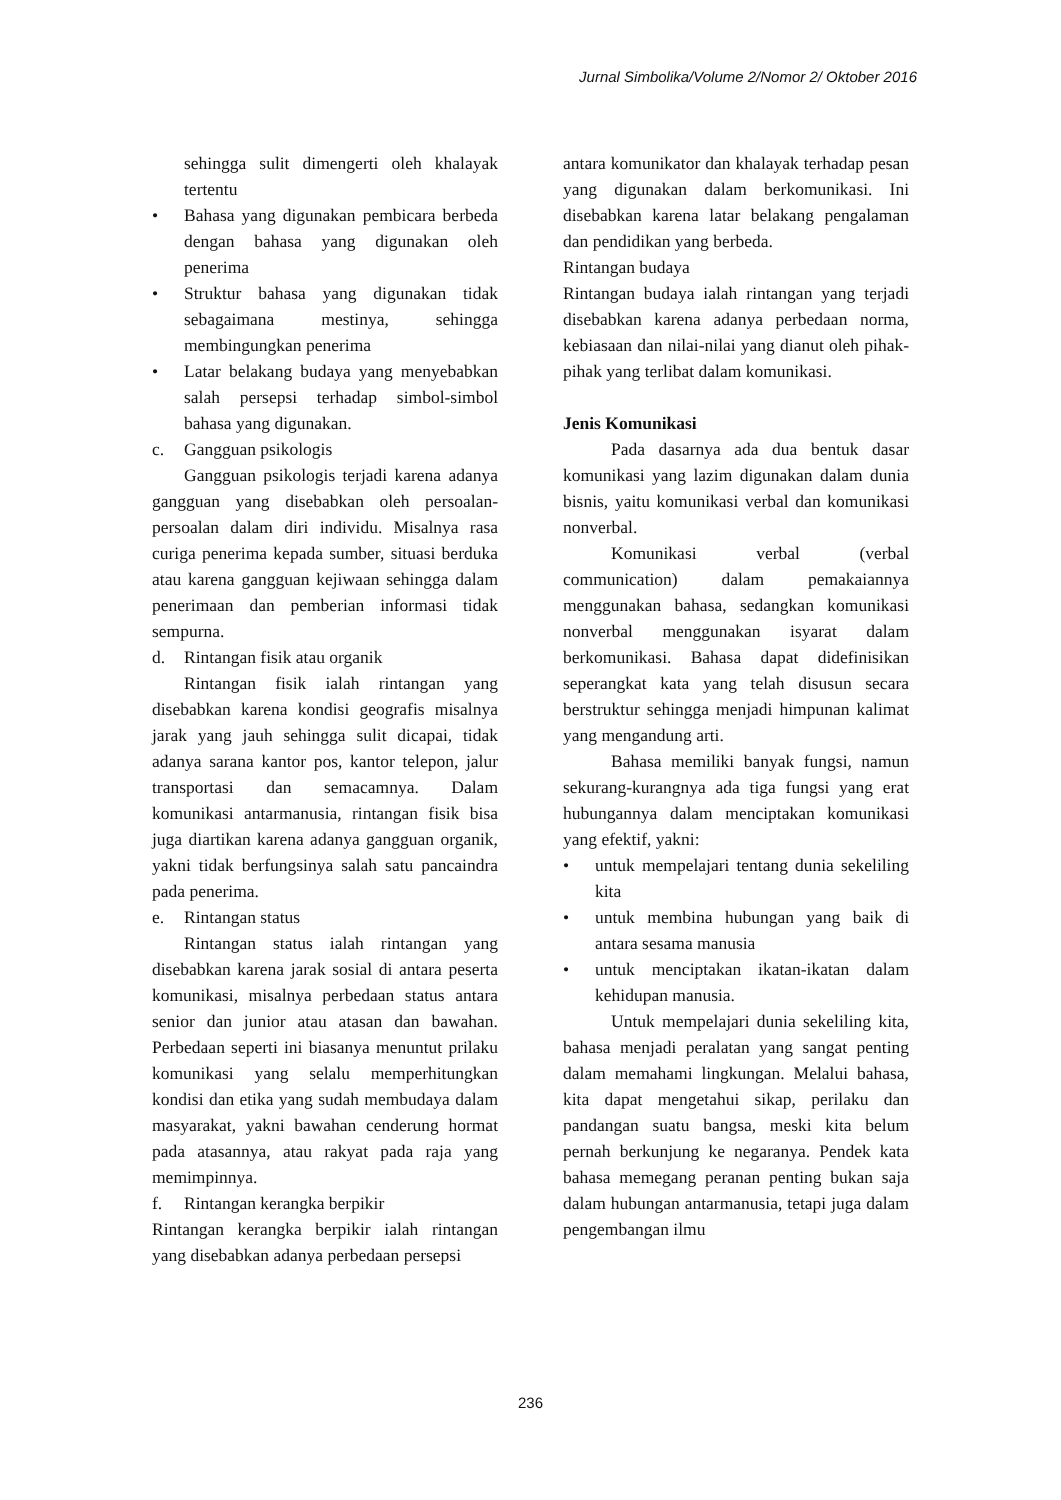Jurnal Simbolika/Volume 2/Nomor 2/ Oktober 2016
sehingga sulit dimengerti oleh khalayak tertentu
• Bahasa yang digunakan pembicara berbeda dengan bahasa yang digunakan oleh penerima
• Struktur bahasa yang digunakan tidak sebagaimana mestinya, sehingga membingungkan penerima
• Latar belakang budaya yang menyebabkan salah persepsi terhadap simbol-simbol bahasa yang digunakan.
c. Gangguan psikologis
Gangguan psikologis terjadi karena adanya gangguan yang disebabkan oleh persoalan-persoalan dalam diri individu. Misalnya rasa curiga penerima kepada sumber, situasi berduka atau karena gangguan kejiwaan sehingga dalam penerimaan dan pemberian informasi tidak sempurna.
d. Rintangan fisik atau organik
Rintangan fisik ialah rintangan yang disebabkan karena kondisi geografis misalnya jarak yang jauh sehingga sulit dicapai, tidak adanya sarana kantor pos, kantor telepon, jalur transportasi dan semacamnya. Dalam komunikasi antarmanusia, rintangan fisik bisa juga diartikan karena adanya gangguan organik, yakni tidak berfungsinya salah satu pancaindra pada penerima.
e. Rintangan status
Rintangan status ialah rintangan yang disebabkan karena jarak sosial di antara peserta komunikasi, misalnya perbedaan status antara senior dan junior atau atasan dan bawahan. Perbedaan seperti ini biasanya menuntut prilaku komunikasi yang selalu memperhitungkan kondisi dan etika yang sudah membudaya dalam masyarakat, yakni bawahan cenderung hormat pada atasannya, atau rakyat pada raja yang memimpinnya.
f. Rintangan kerangka berpikir
Rintangan kerangka berpikir ialah rintangan yang disebabkan adanya perbedaan persepsi
antara komunikator dan khalayak terhadap pesan yang digunakan dalam berkomunikasi. Ini disebabkan karena latar belakang pengalaman dan pendidikan yang berbeda.
Rintangan budaya
Rintangan budaya ialah rintangan yang terjadi disebabkan karena adanya perbedaan norma, kebiasaan dan nilai-nilai yang dianut oleh pihak-pihak yang terlibat dalam komunikasi.
Jenis Komunikasi
Pada dasarnya ada dua bentuk dasar komunikasi yang lazim digunakan dalam dunia bisnis, yaitu komunikasi verbal dan komunikasi nonverbal.
Komunikasi verbal (verbal communication) dalam pemakaiannya menggunakan bahasa, sedangkan komunikasi nonverbal menggunakan isyarat dalam berkomunikasi. Bahasa dapat didefinisikan seperangkat kata yang telah disusun secara berstruktur sehingga menjadi himpunan kalimat yang mengandung arti.
Bahasa memiliki banyak fungsi, namun sekurang-kurangnya ada tiga fungsi yang erat hubungannya dalam menciptakan komunikasi yang efektif, yakni:
• untuk mempelajari tentang dunia sekeliling kita
• untuk membina hubungan yang baik di antara sesama manusia
• untuk menciptakan ikatan-ikatan dalam kehidupan manusia.
Untuk mempelajari dunia sekeliling kita, bahasa menjadi peralatan yang sangat penting dalam memahami lingkungan. Melalui bahasa, kita dapat mengetahui sikap, perilaku dan pandangan suatu bangsa, meski kita belum pernah berkunjung ke negaranya. Pendek kata bahasa memegang peranan penting bukan saja dalam hubungan antarmanusia, tetapi juga dalam pengembangan ilmu
236